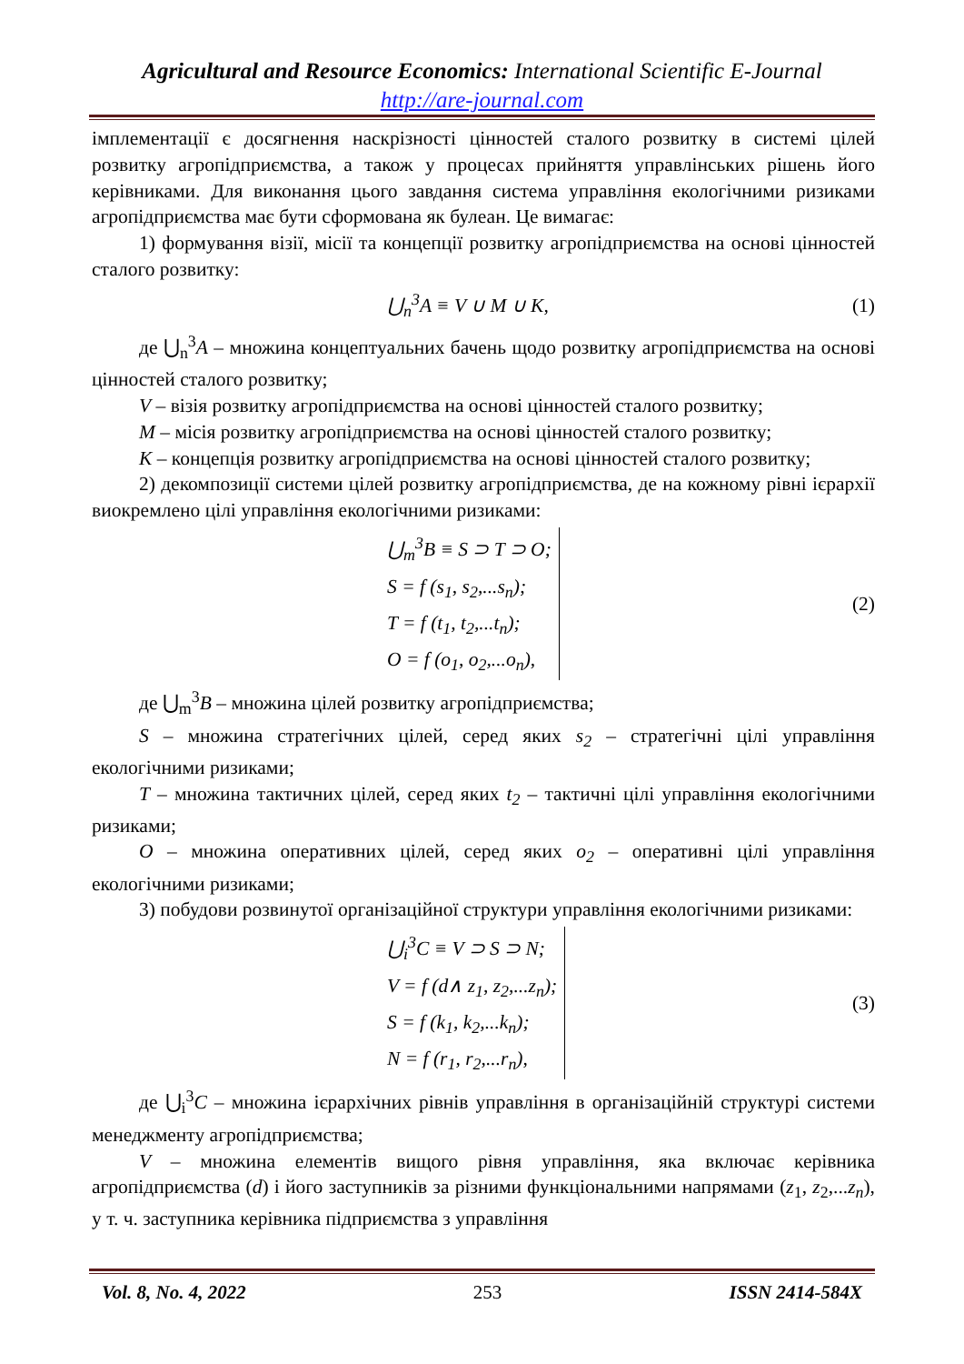Agricultural and Resource Economics: International Scientific E-Journal
http://are-journal.com
імплементації є досягнення наскрізності цінностей сталого розвитку в системі цілей розвитку агропідприємства, а також у процесах прийняття управлінських рішень його керівниками. Для виконання цього завдання система управління екологічними ризиками агропідприємства має бути сформована як булеан. Це вимагає:
1) формування візії, місії та концепції розвитку агропідприємства на основі цінностей сталого розвитку:
⋃<sub>n</sub><sup>3</sup>A ≡ V ∪ M ∪ K, (1)
де ⋃<sub>n</sub><sup>3</sup>A – множина концептуальних бачень щодо розвитку агропідприємства на основі цінностей сталого розвитку;
V – візія розвитку агропідприємства на основі цінностей сталого розвитку;
M – місія розвитку агропідприємства на основі цінностей сталого розвитку;
K – концепція розвитку агропідприємства на основі цінностей сталого розвитку;
2) декомпозиції системи цілей розвитку агропідприємства, де на кожному рівні ієрархії виокремлено цілі управління екологічними ризиками:
⋃<sub>m</sub><sup>3</sup>B ≡ S ⊃ T ⊃ O;
S = f (s<sub>1</sub>, s<sub>2</sub>,...s<sub>n</sub>);
T = f (t<sub>1</sub>, t<sub>2</sub>,...t<sub>n</sub>);
O = f (o<sub>1</sub>, o<sub>2</sub>,...o<sub>n</sub>),
(2)
де ⋃<sub>m</sub><sup>3</sup>B – множина цілей розвитку агропідприємства;
S – множина стратегічних цілей, серед яких s<sub>2</sub> – стратегічні цілі управління екологічними ризиками;
T – множина тактичних цілей, серед яких t<sub>2</sub> – тактичні цілі управління екологічними ризиками;
O – множина оперативних цілей, серед яких o<sub>2</sub> – оперативні цілі управління екологічними ризиками;
3) побудови розвинутої організаційної структури управління екологічними ризиками:
⋃<sub>i</sub><sup>3</sup>C ≡ V ⊃ S ⊃ N;
V = f (d∧ z<sub>1</sub>, z<sub>2</sub>,...z<sub>n</sub>);
S = f (k<sub>1</sub>, k<sub>2</sub>,...k<sub>n</sub>);
N = f (r<sub>1</sub>, r<sub>2</sub>,...r<sub>n</sub>),
(3)
де ⋃<sub>i</sub><sup>3</sup>C – множина ієрархічних рівнів управління в організаційній структурі системи менеджменту агропідприємства;
V – множина елементів вищого рівня управління, яка включає керівника агропідприємства (d) і його заступників за різними функціональними напрямами (z<sub>1</sub>, z<sub>2</sub>,...z<sub>n</sub>), у т. ч. заступника керівника підприємства з управління
Vol. 8, No. 4, 2022 253 ISSN 2414-584X